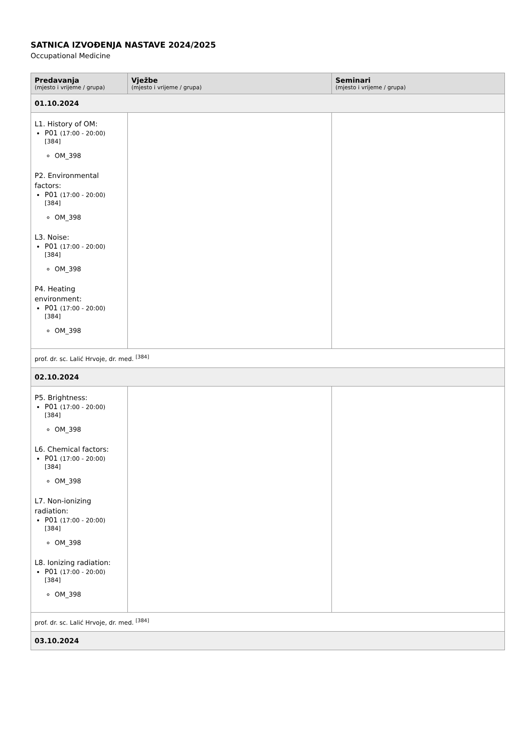SATNICA IZVOĐENJA NASTAVE 2024/2025
Occupational Medicine
| Predavanja (mjesto i vrijeme / grupa) | Vježbe (mjesto i vrijeme / grupa) | Seminari (mjesto i vrijeme / grupa) |
| --- | --- | --- |
| 01.10.2024 | | |
| L1. History of OM: P01 (17:00 - 20:00) [384] OM_398 P2. Environmental factors: P01 (17:00 - 20:00) [384] OM_398 L3. Noise: P01 (17:00 - 20:00) [384] OM_398 P4. Heating environment: P01 (17:00 - 20:00) [384] OM_398 | | |
| prof. dr. sc. Lalić Hrvoje, dr. med. <sup>[384]</sup> | | |
| 02.10.2024 | | |
| P5. Brightness: P01 (17:00 - 20:00) [384] OM_398 L6. Chemical factors: P01 (17:00 - 20:00) [384] OM_398 L7. Non-ionizing radiation: P01 (17:00 - 20:00) [384] OM_398 L8. Ionizing radiation: P01 (17:00 - 20:00) [384] OM_398 | | |
| prof. dr. sc. Lalić Hrvoje, dr. med. <sup>[384]</sup> | | |
| 03.10.2024 | | |